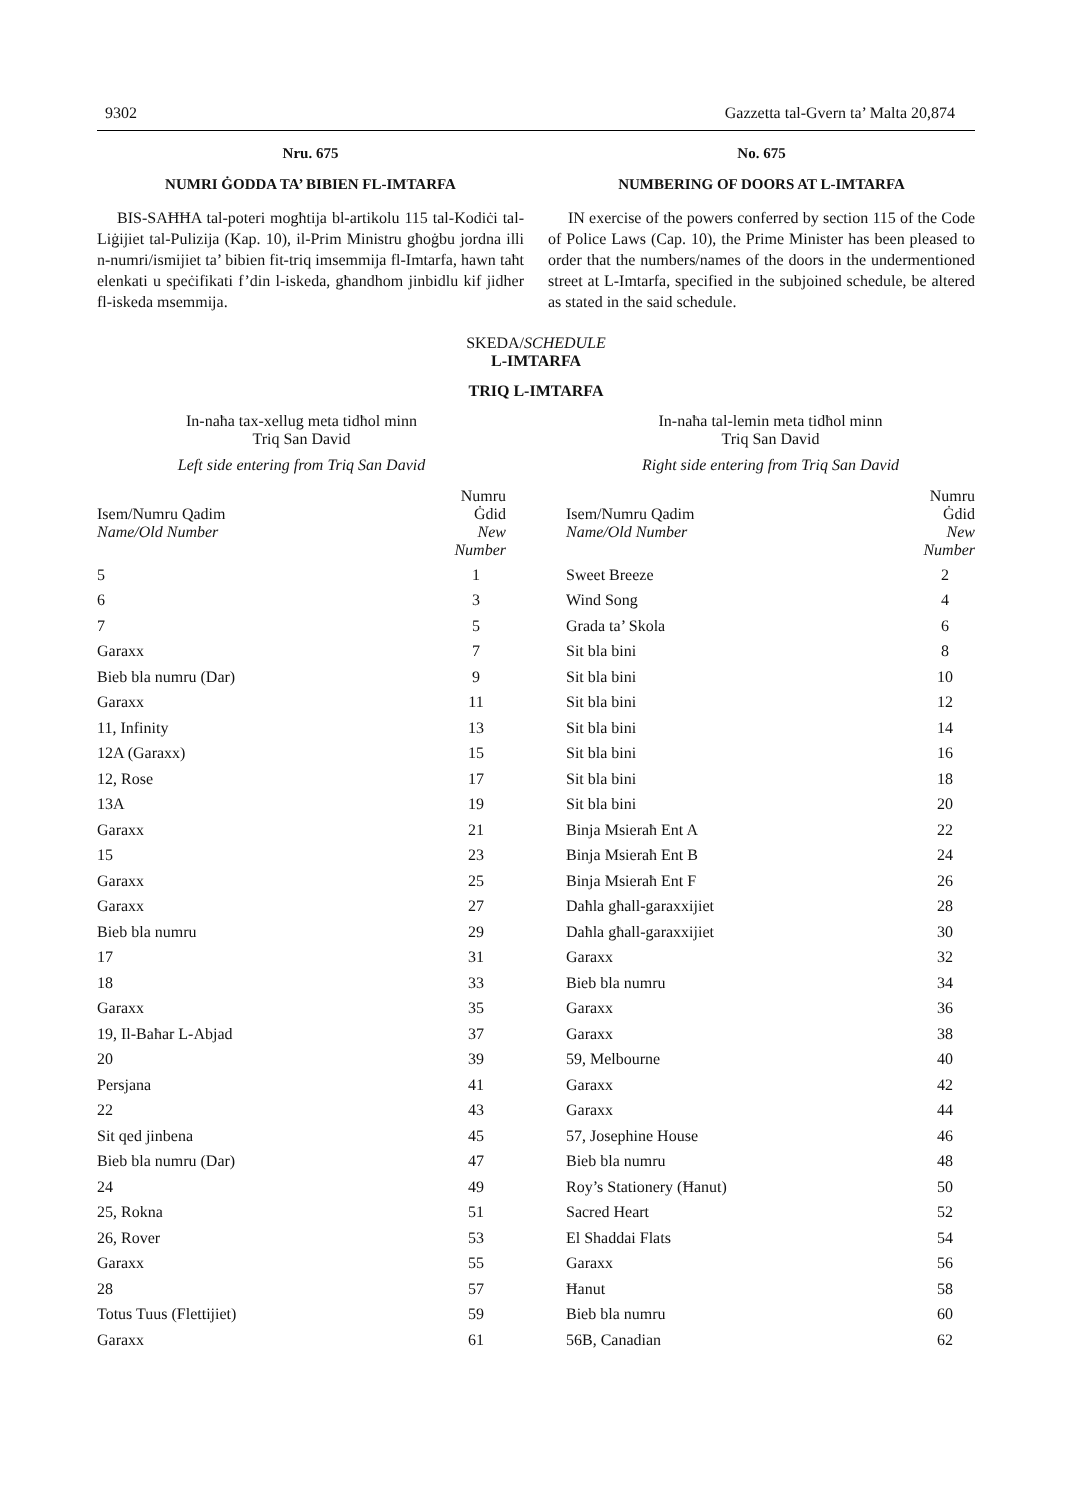9302 Gazzetta tal-Gvern ta’ Malta 20,874
Nru. 675
NUMRI ĠODDA TA’ BIBIEN FL-IMTARFA
BIS-SAĦĦA tal-poteri mogħtija bl-artikolu 115 tal-Kodiċi tal-Liġijiet tal-Pulizija (Kap. 10), il-Prim Ministru għoġbu jordna illi n-numri/ismijiet ta’ bibien fit-triq imsemmija fl-Imtarfa, hawn taħt elenkati u speċifikati f’din l-iskeda, għandhom jinbidlu kif jidher fl-iskeda msemmija.
No. 675
NUMBERING OF DOORS AT L-IMTARFA
IN exercise of the powers conferred by section 115 of the Code of Police Laws (Cap. 10), the Prime Minister has been pleased to order that the numbers/names of the doors in the undermentioned street at L-Imtarfa, specified in the subjoined schedule, be altered as stated in the said schedule.
SKEDA/SCHEDULE
L-IMTARFA
TRIQ L-IMTARFA
In-naħa tax-xellug meta tidħol minn
Triq San David
Left side entering from Triq San David
| Isem/Numru Qadim Name/Old Number | Numru Ġdid New Number |
| --- | --- |
| 5 | 1 |
| 6 | 3 |
| 7 | 5 |
| Garaxx | 7 |
| Bieb bla numru (Dar) | 9 |
| Garaxx | 11 |
| 11, Infinity | 13 |
| 12A (Garaxx) | 15 |
| 12, Rose | 17 |
| 13A | 19 |
| Garaxx | 21 |
| 15 | 23 |
| Garaxx | 25 |
| Garaxx | 27 |
| Bieb bla numru | 29 |
| 17 | 31 |
| 18 | 33 |
| Garaxx | 35 |
| 19, Il-Baħar L-Abjad | 37 |
| 20 | 39 |
| Persjana | 41 |
| 22 | 43 |
| Sit qed jinbena | 45 |
| Bieb bla numru (Dar) | 47 |
| 24 | 49 |
| 25, Rokna | 51 |
| 26, Rover | 53 |
| Garaxx | 55 |
| 28 | 57 |
| Totus Tuus (Flettijiet) | 59 |
| Garaxx | 61 |
In-naħa tal-lemin meta tidħol minn
Triq San David
Right side entering from Triq San David
| Isem/Numru Qadim Name/Old Number | Numru Ġdid New Number |
| --- | --- |
| Sweet Breeze | 2 |
| Wind Song | 4 |
| Grada ta’ Skola | 6 |
| Sit bla bini | 8 |
| Sit bla bini | 10 |
| Sit bla bini | 12 |
| Sit bla bini | 14 |
| Sit bla bini | 16 |
| Sit bla bini | 18 |
| Sit bla bini | 20 |
| Binja Msieraħ Ent A | 22 |
| Binja Msieraħ Ent B | 24 |
| Binja Msieraħ Ent F | 26 |
| Daħla għall-garaxxijiet | 28 |
| Daħla għall-garaxxijiet | 30 |
| Garaxx | 32 |
| Bieb bla numru | 34 |
| Garaxx | 36 |
| Garaxx | 38 |
| 59, Melbourne | 40 |
| Garaxx | 42 |
| Garaxx | 44 |
| 57, Josephine House | 46 |
| Bieb bla numru | 48 |
| Roy’s Stationery (Ħanut) | 50 |
| Sacred Heart | 52 |
| El Shaddai Flats | 54 |
| Garaxx | 56 |
| Ħanut | 58 |
| Bieb bla numru | 60 |
| 56B, Canadian | 62 |